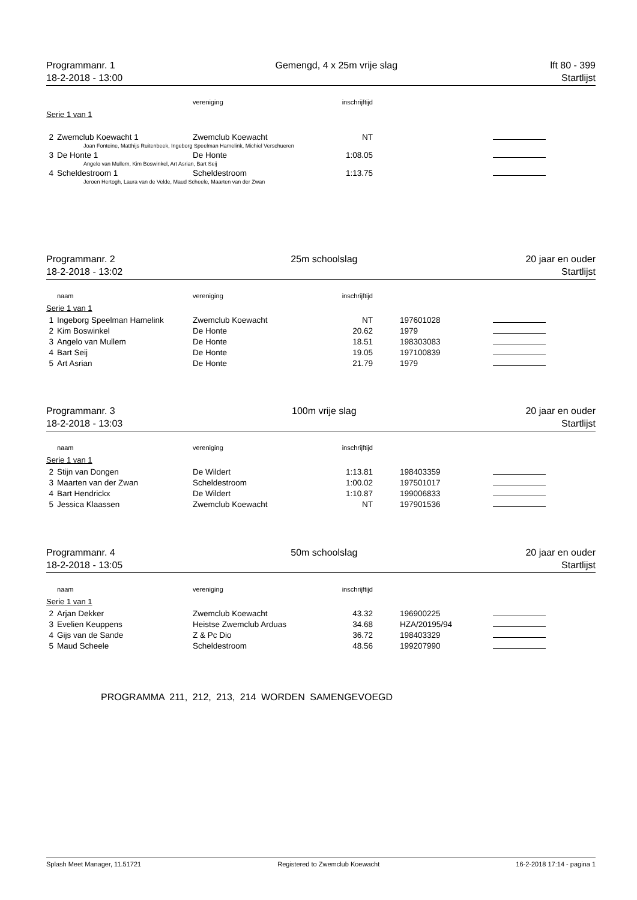Programmanr. 1
18-2-2018 - 13:00
Gemengd, 4 x 25m vrije slag lft 80 - 399
Startlijst
| | | vereniging | inschrijftijd | | | |
| --- | --- | --- | --- | --- | --- | --- |
| Serie 1 van 1 | | | | | | |
| 2 | Zwemclub Koewacht 1 | Zwemclub Koewacht | NT | | | |
| Joan Fonteine, Matthijs Ruitenbeek, Ingeborg Speelman Hamelink, Michiel Verschueren | | | | | | |
| 3 | De Honte 1 | De Honte | 1:08.05 | | | |
| Angelo van Mullem, Kim Boswinkel, Art Asrian, Bart Seij | | | | | | |
| 4 | Scheldestroom 1 | Scheldestroom | 1:13.75 | | | |
| Jeroen Hertogh, Laura van de Velde, Maud Scheele, Maarten van der Zwan | | | | | | |
Programmanr. 2
18-2-2018 - 13:02
25m schoolslag 20 jaar en ouder
Startlijst
| | naam | vereniging | inschrijftijd | | | |
| --- | --- | --- | --- | --- | --- | --- |
| Serie 1 van 1 | | | | | | |
| 1 | Ingeborg Speelman Hamelink | Zwemclub Koewacht | NT | | 197601028 | |
| 2 | Kim Boswinkel | De Honte | 20.62 | | 1979 | |
| 3 | Angelo van Mullem | De Honte | 18.51 | | 198303083 | |
| 4 | Bart Seij | De Honte | 19.05 | | 197100839 | |
| 5 | Art Asrian | De Honte | 21.79 | | 1979 | |
Programmanr. 3
18-2-2018 - 13:03
100m vrije slag 20 jaar en ouder
Startlijst
| | naam | vereniging | inschrijftijd | | | |
| --- | --- | --- | --- | --- | --- | --- |
| Serie 1 van 1 | | | | | | |
| 2 | Stijn van Dongen | De Wildert | 1:13.81 | | 198403359 | |
| 3 | Maarten van der Zwan | Scheldestroom | 1:00.02 | | 197501017 | |
| 4 | Bart Hendrickx | De Wildert | 1:10.87 | | 199006833 | |
| 5 | Jessica Klaassen | Zwemclub Koewacht | NT | | 197901536 | |
Programmanr. 4
18-2-2018 - 13:05
50m schoolslag 20 jaar en ouder
Startlijst
| | naam | vereniging | inschrijftijd | | | |
| --- | --- | --- | --- | --- | --- | --- |
| Serie 1 van 1 | | | | | | |
| 2 | Arjan Dekker | Zwemclub Koewacht | 43.32 | | 196900225 | |
| 3 | Evelien Keuppens | Heistse Zwemclub Arduas | 34.68 | | HZA/20195/94 | |
| 4 | Gijs van de Sande | Z & Pc Dio | 36.72 | | 198403329 | |
| 5 | Maud Scheele | Scheldestroom | 48.56 | | 199207990 | |
PROGRAMMA 211, 212, 213, 214 WORDEN SAMENGEVOEGD
Splash Meet Manager, 11.51721 Registered to Zwemclub Koewacht
16-2-2018 17:14 - pagina 1